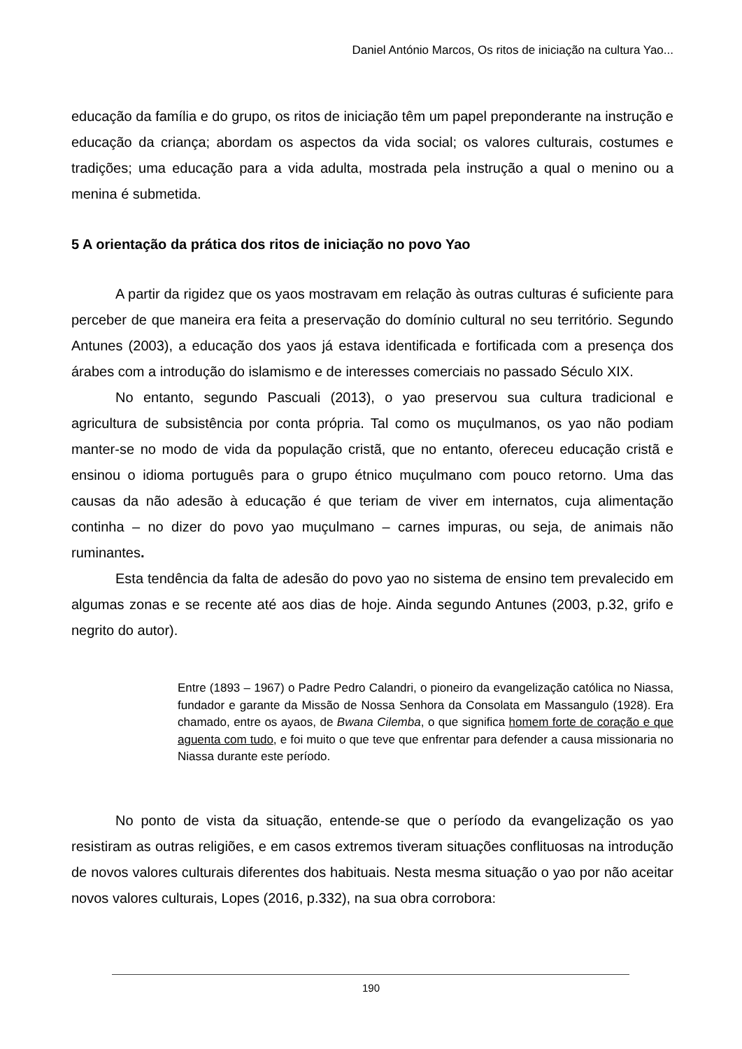Daniel António Marcos, Os ritos de iniciação na cultura Yao...
educação da família e do grupo, os ritos de iniciação têm um papel preponderante na instrução e educação da criança; abordam os aspectos da vida social; os valores culturais, costumes e tradições; uma educação para a vida adulta, mostrada pela instrução a qual o menino ou a menina é submetida.
5 A orientação da prática dos ritos de iniciação no povo Yao
A partir da rigidez que os yaos mostravam em relação às outras culturas é suficiente para perceber de que maneira era feita a preservação do domínio cultural no seu território. Segundo Antunes (2003), a educação dos yaos já estava identificada e fortificada com a presença dos árabes com a introdução do islamismo e de interesses comerciais no passado Século XIX.
No entanto, segundo Pascuali (2013), o yao preservou sua cultura tradicional e agricultura de subsistência por conta própria. Tal como os muçulmanos, os yao não podiam manter-se no modo de vida da população cristã, que no entanto, ofereceu educação cristã e ensinou o idioma português para o grupo étnico muçulmano com pouco retorno. Uma das causas da não adesão à educação é que teriam de viver em internatos, cuja alimentação continha – no dizer do povo yao muçulmano – carnes impuras, ou seja, de animais não ruminantes.
Esta tendência da falta de adesão do povo yao no sistema de ensino tem prevalecido em algumas zonas e se recente até aos dias de hoje. Ainda segundo Antunes (2003, p.32, grifo e negrito do autor).
Entre (1893 – 1967) o Padre Pedro Calandri, o pioneiro da evangelização católica no Niassa, fundador e garante da Missão de Nossa Senhora da Consolata em Massangulo (1928). Era chamado, entre os ayaos, de Bwana Cilemba, o que significa homem forte de coração e que aguenta com tudo, e foi muito o que teve que enfrentar para defender a causa missionaria no Niassa durante este período.
No ponto de vista da situação, entende-se que o período da evangelização os yao resistiram as outras religiões, e em casos extremos tiveram situações conflituosas na introdução de novos valores culturais diferentes dos habituais. Nesta mesma situação o yao por não aceitar novos valores culturais, Lopes (2016, p.332), na sua obra corrobora:
190